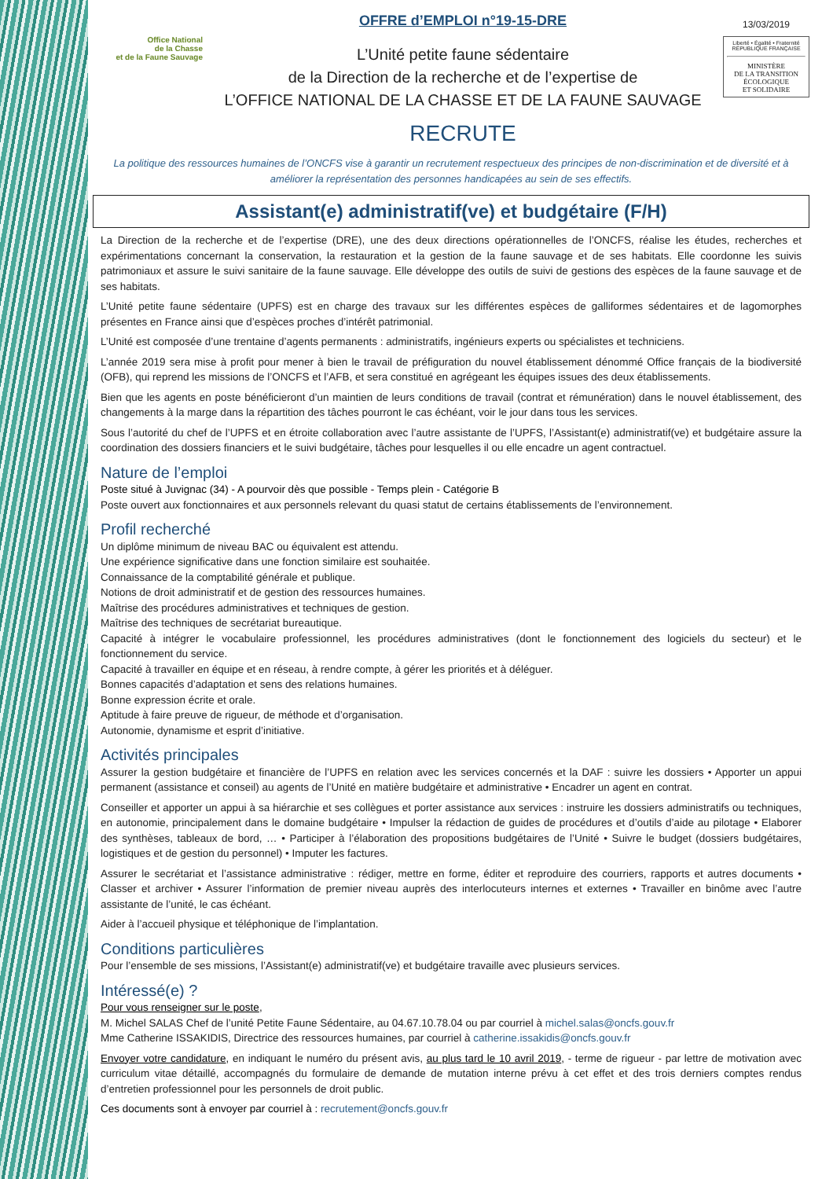Office National
de la Chasse
et de la Faune Sauvage
OFFRE d’EMPLOI n°19-15-DRE
L’Unité petite faune sédentaire
de la Direction de la recherche et de l’expertise de
L’OFFICE NATIONAL DE LA CHASSE ET DE LA FAUNE SAUVAGE
RECRUTE
13/03/2019
Liberté • Égalité • Fraternité
RÉPUBLIQUE FRANÇAISE
MINISTÈRE
DE LA TRANSITION
ÉCOLOGIQUE
ET SOLIDAIRE
La politique des ressources humaines de l’ONCFS vise à garantir un recrutement respectueux des principes de non-discrimination et de diversité et à améliorer la représentation des personnes handicapées au sein de ses effectifs.
Assistant(e) administratif(ve) et budgétaire (F/H)
La Direction de la recherche et de l’expertise (DRE), une des deux directions opérationnelles de l’ONCFS, réalise les études, recherches et expérimentations concernant la conservation, la restauration et la gestion de la faune sauvage et de ses habitats. Elle coordonne les suivis patrimoniaux et assure le suivi sanitaire de la faune sauvage. Elle développe des outils de suivi de gestions des espèces de la faune sauvage et de ses habitats.
L’Unité petite faune sédentaire (UPFS) est en charge des travaux sur les différentes espèces de galliformes sédentaires et de lagomorphes présentes en France ainsi que d’espèces proches d’intérêt patrimonial.
L’Unité est composée d’une trentaine d’agents permanents : administratifs, ingénieurs experts ou spécialistes et techniciens.
L’année 2019 sera mise à profit pour mener à bien le travail de préfiguration du nouvel établissement dénommé Office français de la biodiversité (OFB), qui reprend les missions de l’ONCFS et l’AFB, et sera constitué en agrégeant les équipes issues des deux établissements.
Bien que les agents en poste bénéficieront d’un maintien de leurs conditions de travail (contrat et rémunération) dans le nouvel établissement, des changements à la marge dans la répartition des tâches pourront le cas échéant, voir le jour dans tous les services.
Sous l’autorité du chef de l’UPFS et en étroite collaboration avec l’autre assistante de l’UPFS, l’Assistant(e) administratif(ve) et budgétaire assure la coordination des dossiers financiers et le suivi budgétaire, tâches pour lesquelles il ou elle encadre un agent contractuel.
Nature de l’emploi
Poste situé à Juvignac (34) - A pourvoir dès que possible - Temps plein - Catégorie B
Poste ouvert aux fonctionnaires et aux personnels relevant du quasi statut de certains établissements de l’environnement.
Profil recherché
Un diplôme minimum de niveau BAC ou équivalent est attendu.
Une expérience significative dans une fonction similaire est souhaitée.
Connaissance de la comptabilité générale et publique.
Notions de droit administratif et de gestion des ressources humaines.
Maîtrise des procédures administratives et techniques de gestion.
Maîtrise des techniques de secrétariat bureautique.
Capacité à intégrer le vocabulaire professionnel, les procédures administratives (dont le fonctionnement des logiciels du secteur) et le fonctionnement du service.
Capacité à travailler en équipe et en réseau, à rendre compte, à gérer les priorités et à déléguer.
Bonnes capacités d’adaptation et sens des relations humaines.
Bonne expression écrite et orale.
Aptitude à faire preuve de rigueur, de méthode et d’organisation.
Autonomie, dynamisme et esprit d’initiative.
Activités principales
Assurer la gestion budgétaire et financière de l’UPFS en relation avec les services concernés et la DAF : suivre les dossiers • Apporter un appui permanent (assistance et conseil) au agents de l’Unité en matière budgétaire et administrative • Encadrer un agent en contrat.
Conseiller et apporter un appui à sa hiérarchie et ses collègues et porter assistance aux services : instruire les dossiers administratifs ou techniques, en autonomie, principalement dans le domaine budgétaire • Impulser la rédaction de guides de procédures et d’outils d’aide au pilotage • Elaborer des synthèses, tableaux de bord, … • Participer à l’élaboration des propositions budgétaires de l’Unité • Suivre le budget (dossiers budgétaires, logistiques et de gestion du personnel) • Imputer les factures.
Assurer le secrétariat et l’assistance administrative : rédiger, mettre en forme, éditer et reproduire des courriers, rapports et autres documents • Classer et archiver • Assurer l’information de premier niveau auprès des interlocuteurs internes et externes • Travailler en binôme avec l’autre assistante de l’unité, le cas échéant.
Aider à l’accueil physique et téléphonique de l’implantation.
Conditions particulières
Pour l’ensemble de ses missions, l’Assistant(e) administratif(ve) et budgétaire travaille avec plusieurs services.
Intéressé(e) ?
Pour vous renseigner sur le poste,
M. Michel SALAS Chef de l’unité Petite Faune Sédentaire, au 04.67.10.78.04 ou par courriel à michel.salas@oncfs.gouv.fr
Mme Catherine ISSAKIDIS, Directrice des ressources humaines, par courriel à catherine.issakidis@oncfs.gouv.fr
Envoyer votre candidature, en indiquant le numéro du présent avis, au plus tard le 10 avril 2019, - terme de rigueur - par lettre de motivation avec curriculum vitae détaillé, accompagnés du formulaire de demande de mutation interne prévu à cet effet et des trois derniers comptes rendus d’entretien professionnel pour les personnels de droit public.
Ces documents sont à envoyer par courriel à : recrutement@oncfs.gouv.fr